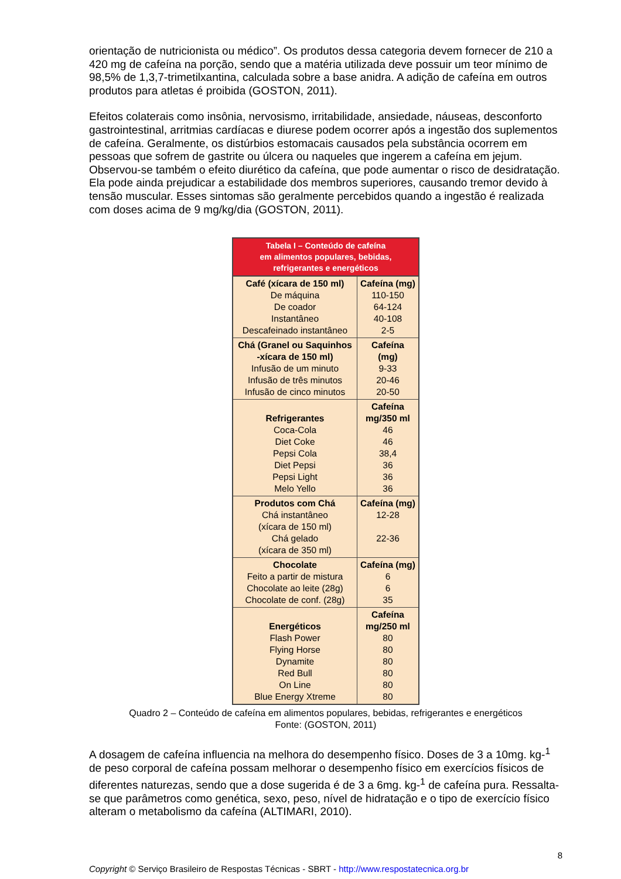orientação de nutricionista ou médico”. Os produtos dessa categoria devem fornecer de 210 a 420 mg de cafeína na porção, sendo que a matéria utilizada deve possuir um teor mínimo de 98,5% de 1,3,7-trimetilxantina, calculada sobre a base anidra. A adição de cafeína em outros produtos para atletas é proibida (GOSTON, 2011).
Efeitos colaterais como insônia, nervosismo, irritabilidade, ansiedade, náuseas, desconforto gastrointestinal, arritmias cardíacas e diurese podem ocorrer após a ingestão dos suplementos de cafeína. Geralmente, os distúrbios estomacais causados pela substância ocorrem em pessoas que sofrem de gastrite ou úlcera ou naqueles que ingerem a cafeína em jejum. Observou-se também o efeito diurético da cafeína, que pode aumentar o risco de desidratação. Ela pode ainda prejudicar a estabilidade dos membros superiores, causando tremor devido à tensão muscular. Esses sintomas são geralmente percebidos quando a ingestão é realizada com doses acima de 9 mg/kg/dia (GOSTON, 2011).
| Tabela I – Conteúdo de cafeína em alimentos populares, bebidas, refrigerantes e energéticos | |
| --- | --- |
| Café (xícara de 150 ml) De máquina De coador Instantâneo Descafeinado instantâneo | Cafeína (mg) 110-150 64-124 40-108 2-5 |
| Chá (Granel ou Saquinhos -xícara de 150 ml) Infusão de um minuto Infusão de três minutos Infusão de cinco minutos | Cafeína (mg) 9-33 20-46 20-50 |
| Refrigerantes Coca-Cola Diet Coke Pepsi Cola Diet Pepsi Pepsi Light Melo Yello | Cafeína mg/350 ml 46 46 38,4 36 36 36 |
| Produtos com Chá Chá instantâneo (xícara de 150 ml) Chá gelado (xícara de 350 ml) | Cafeína (mg) 12-28 22-36 |
| Chocolate Feito a partir de mistura Chocolate ao leite (28g) Chocolate de conf. (28g) | Cafeína (mg) 6 6 35 |
| Energéticos Flash Power Flying Horse Dynamite Red Bull On Line Blue Energy Xtreme | Cafeína mg/250 ml 80 80 80 80 80 80 |
Quadro 2 – Conteúdo de cafeína em alimentos populares, bebidas, refrigerantes e energéticos
Fonte: (GOSTON, 2011)
A dosagem de cafeína influencia na melhora do desempenho físico. Doses de 3 a 10mg. kg-<sup>1</sup> de peso corporal de cafeína possam melhorar o desempenho físico em exercícios físicos de diferentes naturezas, sendo que a dose sugerida é de 3 a 6mg. kg-<sup>1</sup> de cafeína pura. Ressalta-se que parâmetros como genética, sexo, peso, nível de hidratação e o tipo de exercício físico alteram o metabolismo da cafeína (ALTIMARI, 2010).
8
Copyright © Serviço Brasileiro de Respostas Técnicas - SBRT - http://www.respostatecnica.org.br